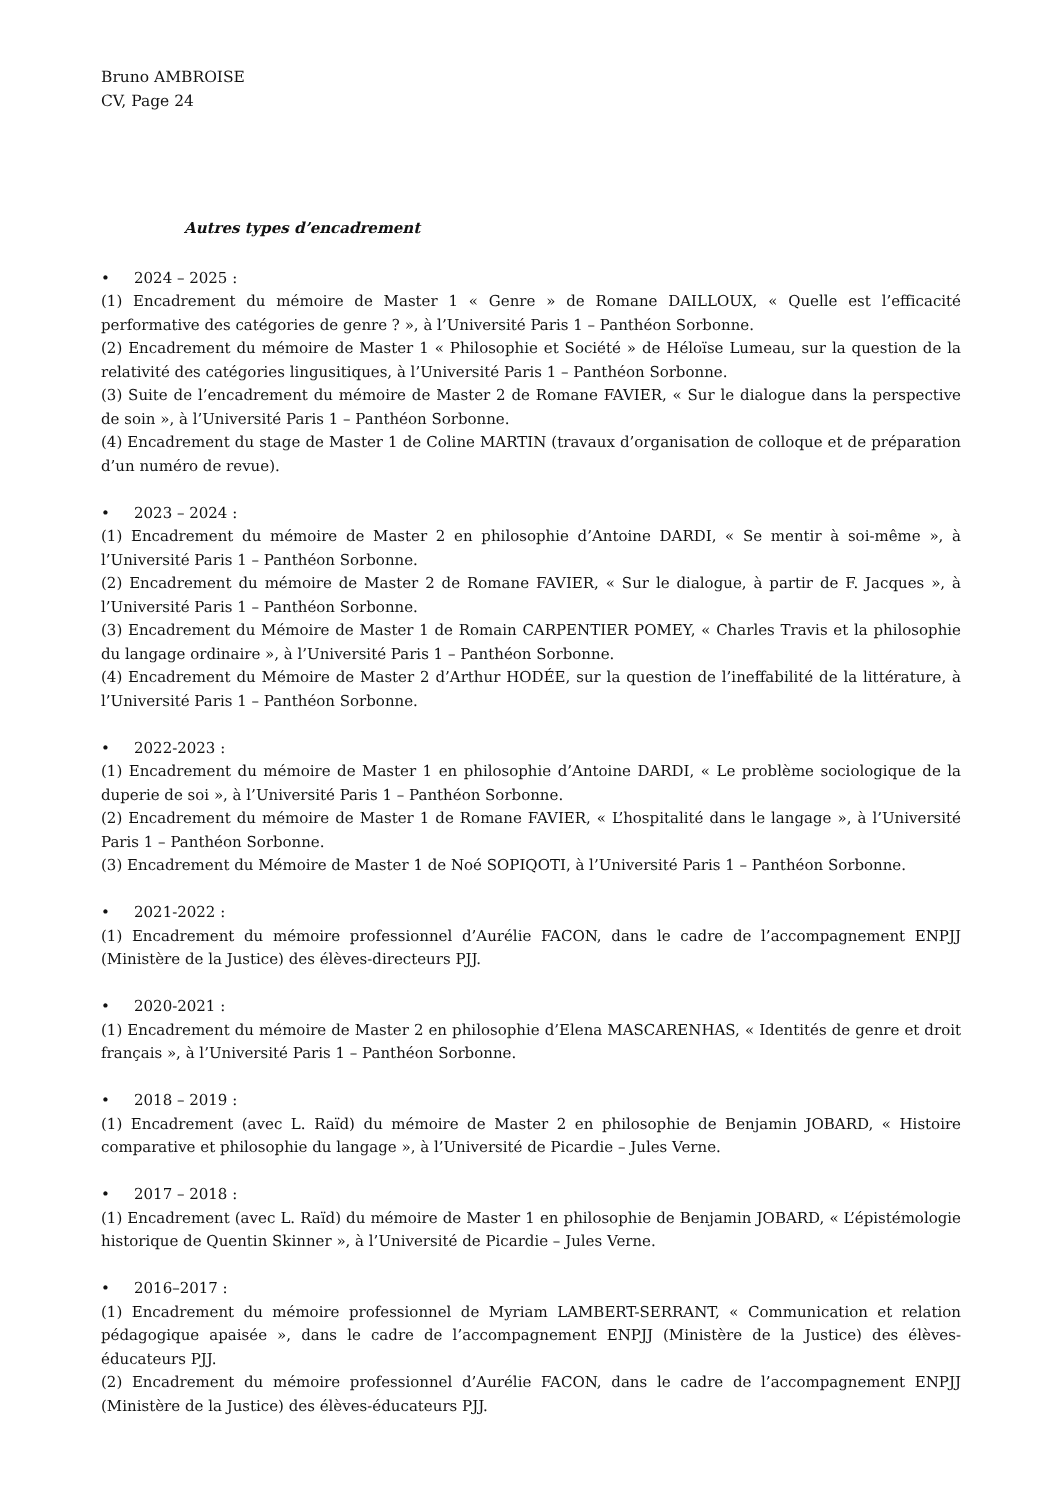Bruno AMBROISE
CV, Page 24
Autres types d’encadrement
• 2024 – 2025 :
(1) Encadrement du mémoire de Master 1 « Genre » de Romane DAILLOUX, « Quelle est l’efficacité performative des catégories de genre ? », à l’Université Paris 1 – Panthéon Sorbonne.
(2) Encadrement du mémoire de Master 1 « Philosophie et Société » de Héloïse Lumeau, sur la question de la relativité des catégories lingusitiques, à l’Université Paris 1 – Panthéon Sorbonne.
(3) Suite de l’encadrement du mémoire de Master 2 de Romane FAVIER, « Sur le dialogue dans la perspective de soin », à l’Université Paris 1 – Panthéon Sorbonne.
(4) Encadrement du stage de Master 1 de Coline MARTIN (travaux d’organisation de colloque et de préparation d’un numéro de revue).
• 2023 – 2024 :
(1) Encadrement du mémoire de Master 2 en philosophie d’Antoine DARDI, « Se mentir à soi-même », à l’Université Paris 1 – Panthéon Sorbonne.
(2) Encadrement du mémoire de Master 2 de Romane FAVIER, « Sur le dialogue, à partir de F. Jacques », à l’Université Paris 1 – Panthéon Sorbonne.
(3) Encadrement du Mémoire de Master 1 de Romain CARPENTIER POMEY, « Charles Travis et la philosophie du langage ordinaire », à l’Université Paris 1 – Panthéon Sorbonne.
(4) Encadrement du Mémoire de Master 2 d’Arthur HODÉE, sur la question de l’ineffabilité de la littérature, à l’Université Paris 1 – Panthéon Sorbonne.
• 2022-2023 :
(1) Encadrement du mémoire de Master 1 en philosophie d’Antoine DARDI, « Le problème sociologique de la duperie de soi », à l’Université Paris 1 – Panthéon Sorbonne.
(2) Encadrement du mémoire de Master 1 de Romane FAVIER, « L’hospitalité dans le langage », à l’Université Paris 1 – Panthéon Sorbonne.
(3) Encadrement du Mémoire de Master 1 de Noé SOPIQOTI, à l’Université Paris 1 – Panthéon Sorbonne.
• 2021-2022 :
(1) Encadrement du mémoire professionnel d’Aurélie FACON, dans le cadre de l’accompagnement ENPJJ (Ministère de la Justice) des élèves-directeurs PJJ.
• 2020-2021 :
(1) Encadrement du mémoire de Master 2 en philosophie d’Elena MASCARENHAS, « Identités de genre et droit français », à l’Université Paris 1 – Panthéon Sorbonne.
• 2018 – 2019 :
(1) Encadrement (avec L. Raïd) du mémoire de Master 2 en philosophie de Benjamin JOBARD, « Histoire comparative et philosophie du langage », à l’Université de Picardie – Jules Verne.
• 2017 – 2018 :
(1) Encadrement (avec L. Raïd) du mémoire de Master 1 en philosophie de Benjamin JOBARD, « L’épistémologie historique de Quentin Skinner », à l’Université de Picardie – Jules Verne.
• 2016–2017 :
(1) Encadrement du mémoire professionnel de Myriam LAMBERT-SERRANT, « Communication et relation pédagogique apaisée », dans le cadre de l’accompagnement ENPJJ (Ministère de la Justice) des élèves-éducateurs PJJ.
(2) Encadrement du mémoire professionnel d’Aurélie FACON, dans le cadre de l’accompagnement ENPJJ (Ministère de la Justice) des élèves-éducateurs PJJ.